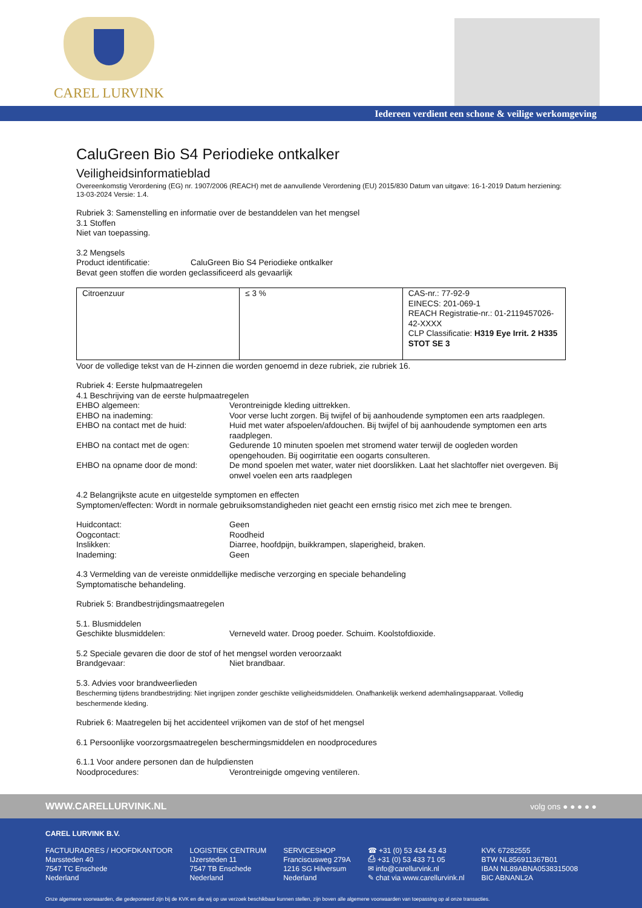CAREL LURVINK
Iedereen verdient een schone & veilige werkomgeving
CaluGreen Bio S4 Periodieke ontkalker
Veiligheidsinformatieblad
Overeenkomstig Verordening (EG) nr. 1907/2006 (REACH) met de aanvullende Verordening (EU) 2015/830 Datum van uitgave: 16-1-2019 Datum herziening: 13-03-2024 Versie: 1.4.
Rubriek 3: Samenstelling en informatie over de bestanddelen van het mengsel
3.1 Stoffen
Niet van toepassing.
3.2 Mengsels
Product identificatie: CaluGreen Bio S4 Periodieke ontkalker
Bevat geen stoffen die worden geclassificeerd als gevaarlijk
| Citroenzuur | ≤ 3 % | CAS-nr.: 77-92-9 EINECS: 201-069-1 REACH Registratie-nr.: 01-2119457026-42-XXXX CLP Classificatie: H319 Eye Irrit. 2 H335 STOT SE 3 |
Voor de volledige tekst van de H-zinnen die worden genoemd in deze rubriek, zie rubriek 16.
Rubriek 4: Eerste hulpmaatregelen
4.1 Beschrijving van de eerste hulpmaatregelen
EHBO algemeen: Verontreinigde kleding uittrekken.
EHBO na inademing: Voor verse lucht zorgen. Bij twijfel of bij aanhoudende symptomen een arts raadplegen.
EHBO na contact met de huid: Huid met water afspoelen/afdouchen. Bij twijfel of bij aanhoudende symptomen een arts raadplegen.
EHBO na contact met de ogen: Gedurende 10 minuten spoelen met stromend water terwijl de oogleden worden opengehouden. Bij oogirritatie een oogarts consulteren.
EHBO na opname door de mond: De mond spoelen met water, water niet doorslikken. Laat het slachtoffer niet overgeven. Bij onwel voelen een arts raadplegen
4.2 Belangrijkste acute en uitgestelde symptomen en effecten
Symptomen/effecten: Wordt in normale gebruiksomstandigheden niet geacht een ernstig risico met zich mee te brengen.
Huidcontact: Geen
Oogcontact: Roodheid
Inslikken: Diarree, hoofdpijn, buikkrampen, slaperigheid, braken.
Inademing: Geen
4.3 Vermelding van de vereiste onmiddellijke medische verzorging en speciale behandeling
Symptomatische behandeling.
Rubriek 5: Brandbestrijdingsmaatregelen
5.1. Blusmiddelen
Geschikte blusmiddelen: Verneveld water. Droog poeder. Schuim. Koolstofdioxide.
5.2 Speciale gevaren die door de stof of het mengsel worden veroorzaakt
Brandgevaar: Niet brandbaar.
5.3. Advies voor brandweerlieden
Bescherming tijdens brandbestrijding: Niet ingrijpen zonder geschikte veiligheidsmiddelen. Onafhankelijk werkend ademhalingsapparaat. Volledig beschermende kleding.
Rubriek 6: Maatregelen bij het accidenteel vrijkomen van de stof of het mengsel
6.1 Persoonlijke voorzorgsmaatregelen beschermingsmiddelen en noodprocedures
6.1.1 Voor andere personen dan de hulpdiensten
Noodprocedures: Verontreinigde omgeving ventileren.
WWW.CARELLURVINK.NL volg ons ● ● ● ● ●
CAREL LURVINK B.V.
FACTUURADRES / HOOFDKANTOOR
Marssteden 40
7547 TC Enschede
Nederland
LOGISTIEK CENTRUM
IJzersteden 11
7547 TB Enschede
Nederland
SERVICESHOP
Franciscusweg 279A
1216 SG Hilversum
Nederland
☎ +31 (0) 53 434 43 43
⎙ +31 (0) 53 433 71 05
✉ info@carellurvink.nl
✎ chat via www.carellurvink.nl
KVK 67282555
BTW NL856911367B01
IBAN NL89ABNA0538315008
BIC ABNANL2A
Onze algemene voorwaarden, die gedeponeerd zijn bij de KVK en die wij op uw verzoek beschikbaar kunnen stellen, zijn boven alle algemene voorwaarden van toepassing op al onze transacties.